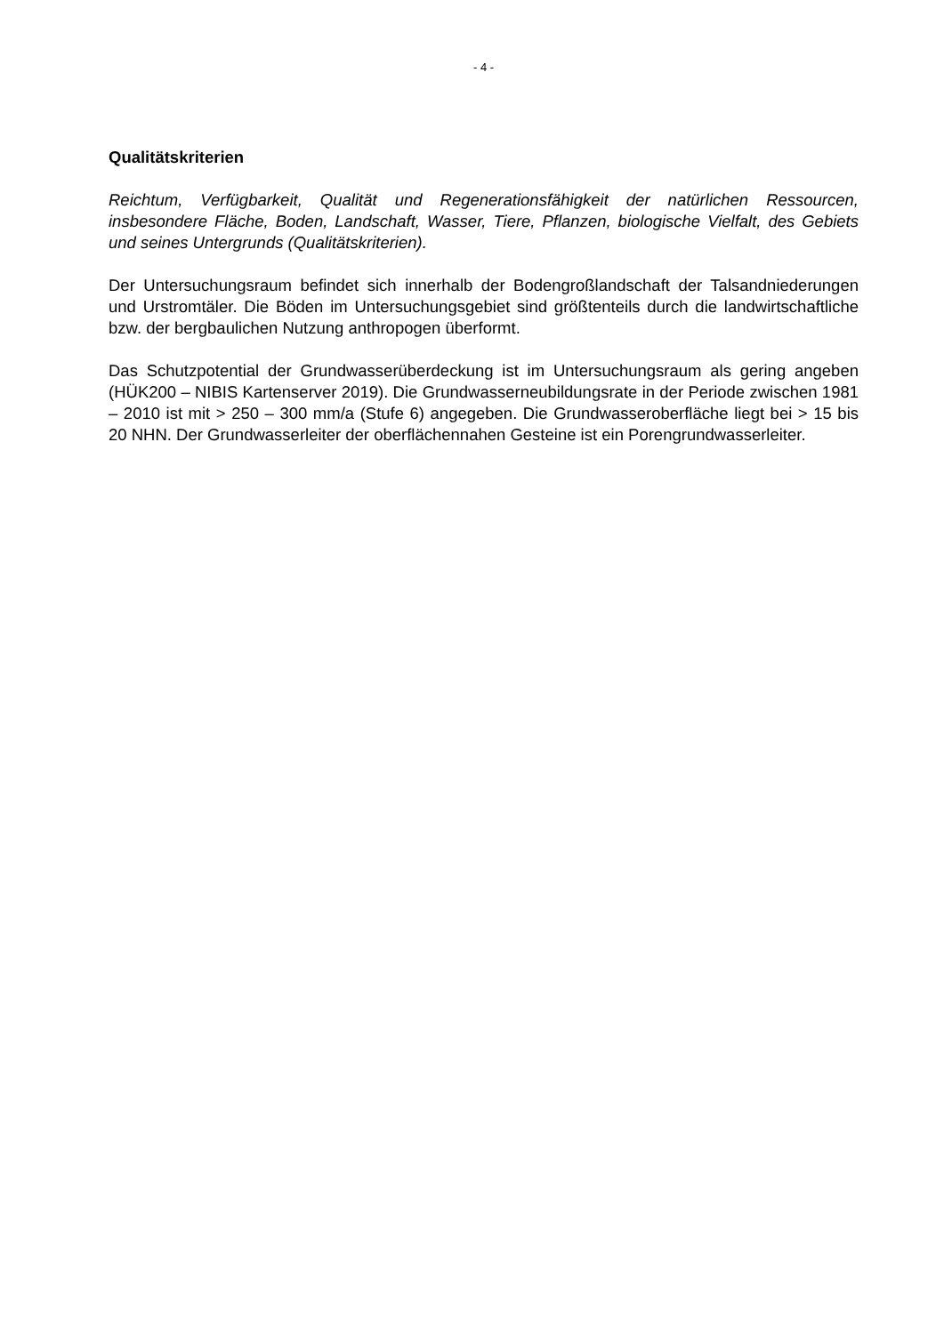- 4 -
Qualitätskriterien
Reichtum, Verfügbarkeit, Qualität und Regenerationsfähigkeit der natürlichen Ressourcen, insbesondere Fläche, Boden, Landschaft, Wasser, Tiere, Pflanzen, biologische Vielfalt, des Gebiets und seines Untergrunds (Qualitätskriterien).
Der Untersuchungsraum befindet sich innerhalb der Bodengroßlandschaft der Talsandniederungen und Urstromtäler. Die Böden im Untersuchungsgebiet sind größtenteils durch die landwirtschaftliche bzw. der bergbaulichen Nutzung anthropogen überformt.
Das Schutzpotential der Grundwasserüberdeckung ist im Untersuchungsraum als gering angeben (HÜK200 – NIBIS Kartenserver 2019). Die Grundwasserneubildungsrate in der Periode zwischen 1981 – 2010 ist mit > 250 – 300 mm/a (Stufe 6) angegeben. Die Grundwasseroberfläche liegt bei > 15 bis 20 NHN. Der Grundwasserleiter der oberflächennahen Gesteine ist ein Porengrundwasserleiter.